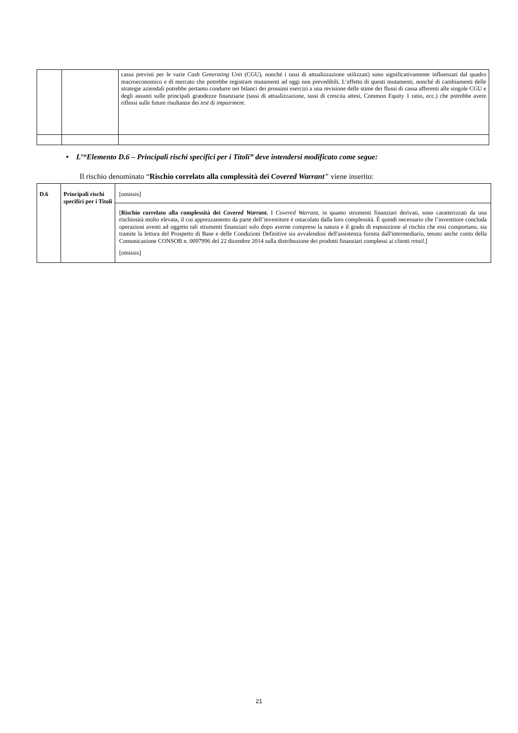| | | cassa previsti per le varie Cash Generating Unit (CGU), nonché i tassi di attualizzazione utilizzati) sono significativamente influenzati dal quadro macroeconomico e di mercato che potrebbe registrare mutamenti ad oggi non prevedibili. L’effetto di questi mutamenti, nonché di cambiamenti delle strategie aziendali potrebbe pertanto condurre nei bilanci dei prossimi esercizi a una revisione delle stime dei flussi di cassa afferenti alle singole CGU e degli assunti sulle principali grandezze finanziarie (tassi di attualizzazione, tassi di crescita attesi, Common Equity 1 ratio, ecc.) che potrebbe avere riflessi sulle future risultanze dei test di impairment . |
• L’“Elemento D.6 – Principali rischi specifici per i Titoli” deve intendersi modificato come segue:
Il rischio denominato “Rischio correlato alla complessità dei Covered Warrant” viene inserito:
| D.6 | Principali rischi specifici per i Titoli | [omissis] |
| | | [ Rischio correlato alla complessità dei Covered Warrant . I Covered Warrant , in quanto strumenti finanziari derivati, sono caratterizzati da una rischiosità molto elevata, il cui apprezzamento da parte dell’investitore è ostacolato dalla loro complessità. É quindi necessario che l’investitore concluda operazioni aventi ad oggetto tali strumenti finanziari solo dopo averne compreso la natura e il grado di esposizione al rischio che essi comportano, sia tramite la lettura del Prospetto di Base e delle Condizioni Definitive sia avvalendosi dell'assistenza fornita dall'intermediario, tenuto anche conto della Comunicazione CONSOB n. 0097996 del 22 dicembre 2014 sulla distribuzione dei prodotti finanziari complessi ai clienti retail .] [omissis] |
21